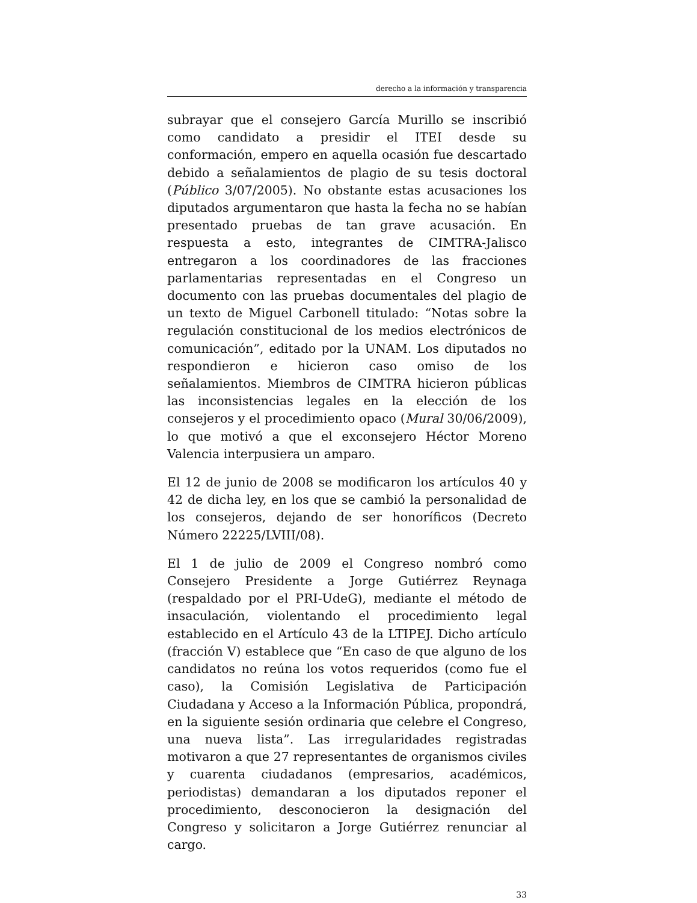derecho a la información y transparencia
subrayar que el consejero García Murillo se inscribió como candidato a presidir el ITEI desde su conformación, empero en aquella ocasión fue descartado debido a señalamientos de plagio de su tesis doctoral (Público 3/07/2005). No obstante estas acusaciones los diputados argumentaron que hasta la fecha no se habían presentado pruebas de tan grave acusación. En respuesta a esto, integrantes de CIMTRA-Jalisco entregaron a los coordinadores de las fracciones parlamentarias representadas en el Congreso un documento con las pruebas documentales del plagio de un texto de Miguel Carbonell titulado: “Notas sobre la regulación constitucional de los medios electrónicos de comunicación”, editado por la UNAM. Los diputados no respondieron e hicieron caso omiso de los señalamientos. Miembros de CIMTRA hicieron públicas las inconsistencias legales en la elección de los consejeros y el procedimiento opaco (Mural 30/06/2009), lo que motivó a que el exconsejero Héctor Moreno Valencia interpusiera un amparo.
El 12 de junio de 2008 se modificaron los artículos 40 y 42 de dicha ley, en los que se cambió la personalidad de los consejeros, dejando de ser honoríficos (Decreto Número 22225/LVIII/08).
El 1 de julio de 2009 el Congreso nombró como Consejero Presidente a Jorge Gutiérrez Reynaga (respaldado por el PRI-UdeG), mediante el método de insaculación, violentando el procedimiento legal establecido en el Artículo 43 de la LTIPEJ. Dicho artículo (fracción V) establece que “En caso de que alguno de los candidatos no reúna los votos requeridos (como fue el caso), la Comisión Legislativa de Participación Ciudadana y Acceso a la Información Pública, propondrá, en la siguiente sesión ordinaria que celebre el Congreso, una nueva lista”. Las irregularidades registradas motivaron a que 27 representantes de organismos civiles y cuarenta ciudadanos (empresarios, académicos, periodistas) demandaran a los diputados reponer el procedimiento, desconocieron la designación del Congreso y solicitaron a Jorge Gutiérrez renunciar al cargo.
33